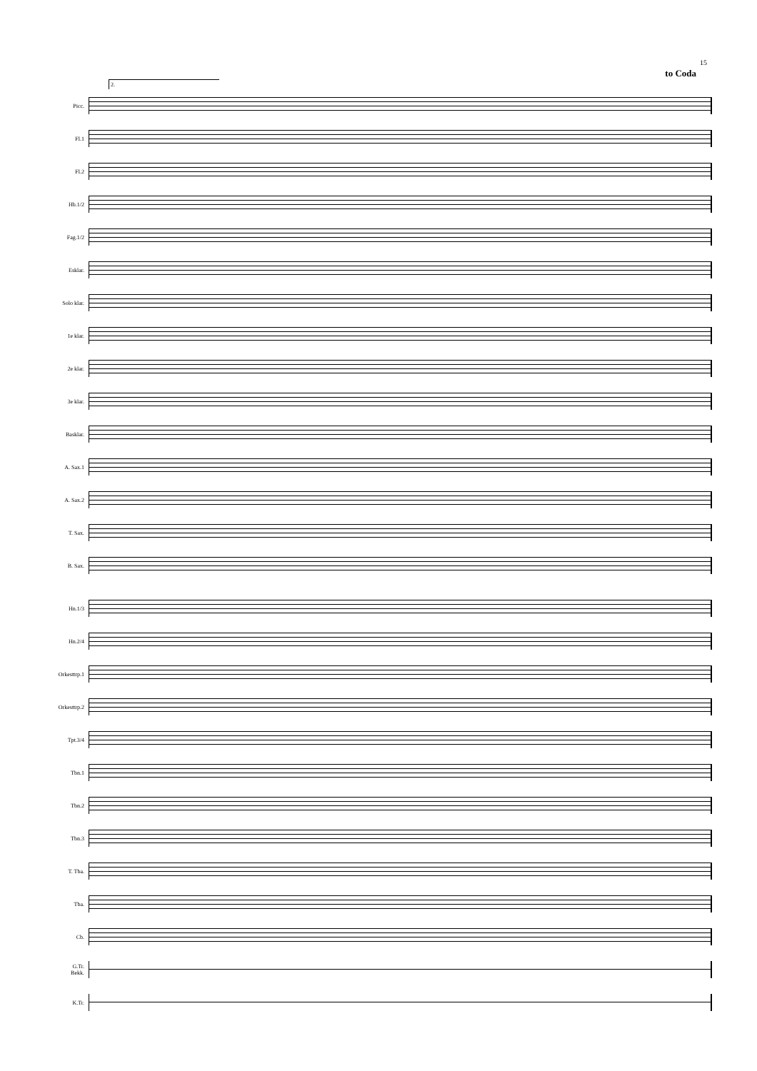15
to Coda
2.
Picc.
Fl.1
Fl.2
Hb.1/2
Fag.1/2
Esklar.
Solo klar.
1e klar.
2e klar.
3e klar.
Basklar.
A. Sax.1
A. Sax.2
T. Sax.
B. Sax.
Hn.1/3
Hn.2/4
Orkesttrp.1
Orkesttrp.2
Tpt.3/4
Tbn.1
Tbn.2
Tbn.3
T. Tba.
Tba.
Cb.
G.Tr.
Bekk.
K.Tr.